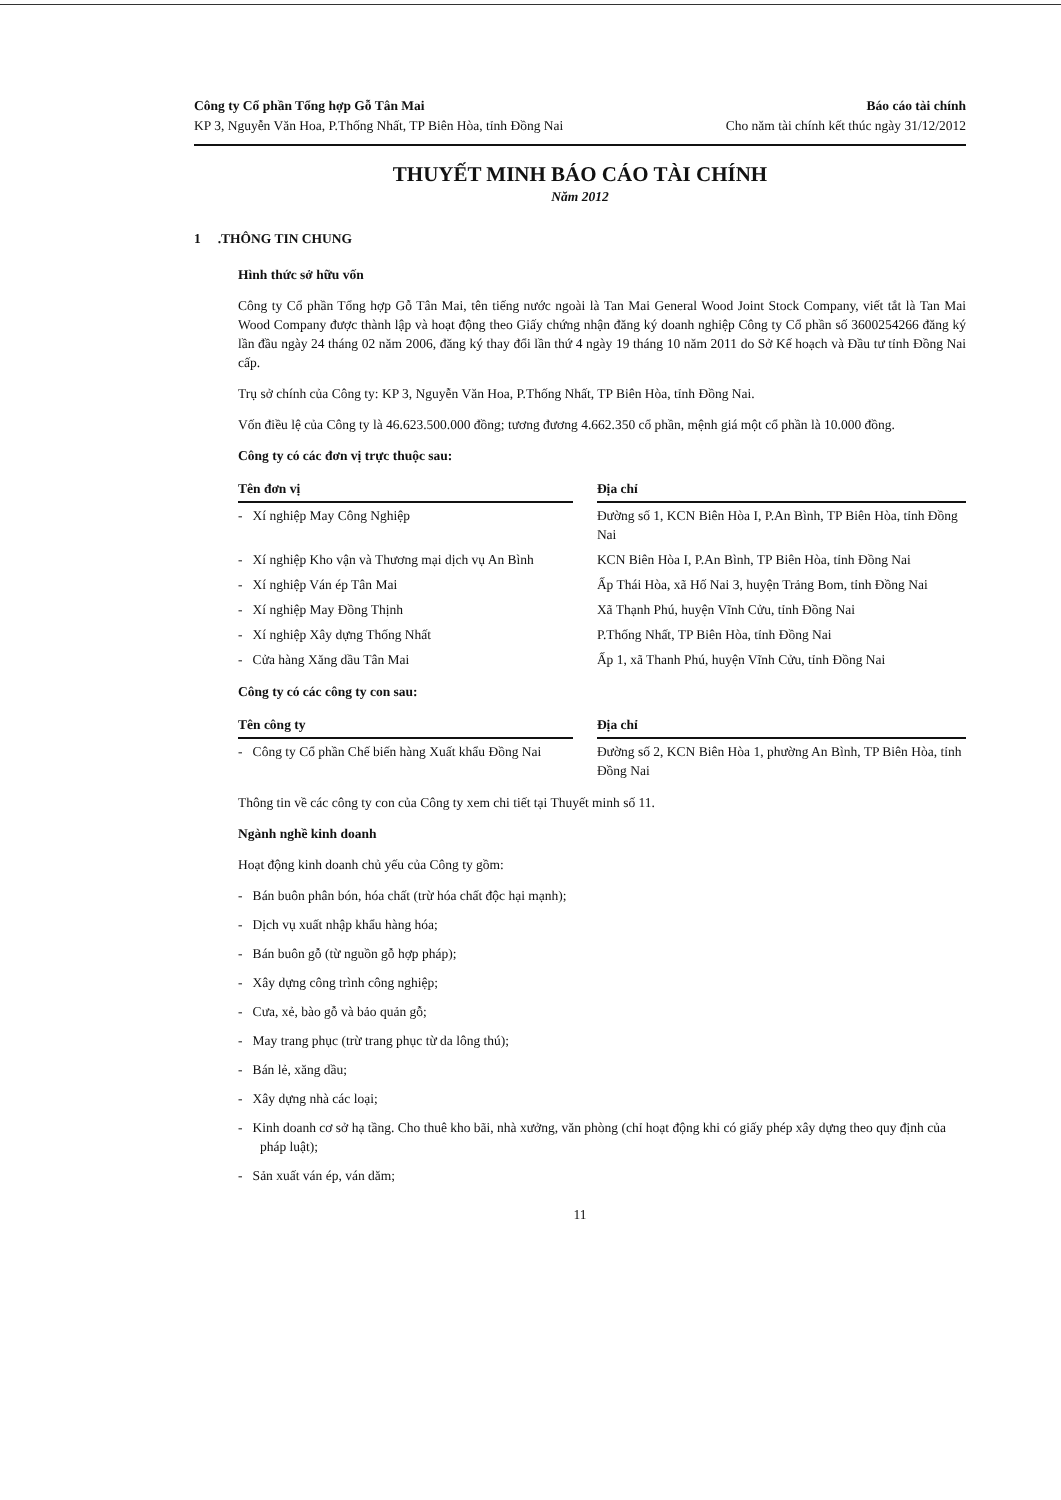Công ty Cổ phần Tổng hợp Gỗ Tân Mai
KP 3, Nguyễn Văn Hoa, P.Thống Nhất, TP Biên Hòa, tỉnh Đồng Nai
Báo cáo tài chính
Cho năm tài chính kết thúc ngày 31/12/2012
THUYẾT MINH BÁO CÁO TÀI CHÍNH
Năm 2012
1 .THÔNG TIN CHUNG
Hình thức sở hữu vốn
Công ty Cổ phần Tổng hợp Gỗ Tân Mai, tên tiếng nước ngoài là Tan Mai General Wood Joint Stock Company, viết tắt là Tan Mai Wood Company được thành lập và hoạt động theo Giấy chứng nhận đăng ký doanh nghiệp Công ty Cổ phần số 3600254266 đăng ký lần đầu ngày 24 tháng 02 năm 2006, đăng ký thay đổi lần thứ 4 ngày 19 tháng 10 năm 2011 do Sở Kế hoạch và Đầu tư tỉnh Đồng Nai cấp.
Trụ sở chính của Công ty: KP 3, Nguyễn Văn Hoa, P.Thống Nhất, TP Biên Hòa, tỉnh Đồng Nai.
Vốn điều lệ của Công ty là 46.623.500.000 đồng; tương đương 4.662.350 cổ phần, mệnh giá một cổ phần là 10.000 đồng.
Công ty có các đơn vị trực thuộc sau:
| Tên đơn vị | | Địa chỉ |
| --- | --- | --- |
| - Xí nghiệp May Công Nghiệp | | Đường số 1, KCN Biên Hòa I, P.An Bình, TP Biên Hòa, tỉnh Đồng Nai |
| - Xí nghiệp Kho vận và Thương mại dịch vụ An Bình | | KCN Biên Hòa I, P.An Bình, TP Biên Hòa, tỉnh Đồng Nai |
| - Xí nghiệp Ván ép Tân Mai | | Ấp Thái Hòa, xã Hố Nai 3, huyện Trảng Bom, tỉnh Đồng Nai |
| - Xí nghiệp May Đồng Thịnh | | Xã Thạnh Phú, huyện Vĩnh Cửu, tỉnh Đồng Nai |
| - Xí nghiệp Xây dựng Thống Nhất | | P.Thống Nhất, TP Biên Hòa, tỉnh Đồng Nai |
| - Cửa hàng Xăng dầu Tân Mai | | Ấp 1, xã Thanh Phú, huyện Vĩnh Cửu, tỉnh Đồng Nai |
Công ty có các công ty con sau:
| Tên công ty | | Địa chỉ |
| --- | --- | --- |
| - Công ty Cổ phần Chế biến hàng Xuất khẩu Đồng Nai | | Đường số 2, KCN Biên Hòa 1, phường An Bình, TP Biên Hòa, tỉnh Đồng Nai |
Thông tin về các công ty con của Công ty xem chi tiết tại Thuyết minh số 11.
Ngành nghề kinh doanh
Hoạt động kinh doanh chủ yếu của Công ty gồm:
- Bán buôn phân bón, hóa chất (trừ hóa chất độc hại mạnh);
- Dịch vụ xuất nhập khẩu hàng hóa;
- Bán buôn gỗ (từ nguồn gỗ hợp pháp);
- Xây dựng công trình công nghiệp;
- Cưa, xẻ, bào gỗ và bảo quản gỗ;
- May trang phục (trừ trang phục từ da lông thú);
- Bán lẻ, xăng dầu;
- Xây dựng nhà các loại;
- Kinh doanh cơ sở hạ tầng. Cho thuê kho bãi, nhà xưởng, văn phòng (chỉ hoạt động khi có giấy phép xây dựng theo quy định của pháp luật);
- Sản xuất ván ép, ván dăm;
11